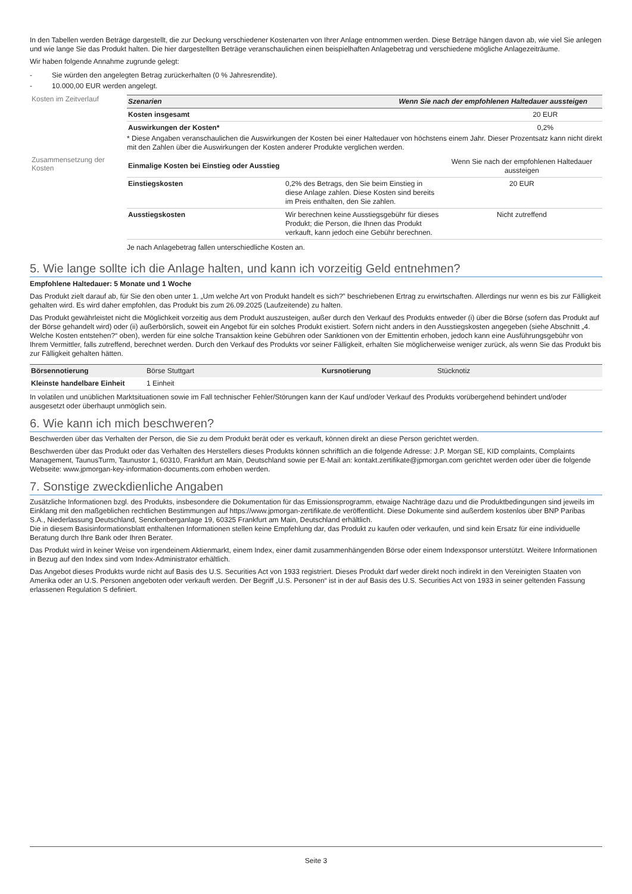In den Tabellen werden Beträge dargestellt, die zur Deckung verschiedener Kostenarten von Ihrer Anlage entnommen werden. Diese Beträge hängen davon ab, wie viel Sie anlegen und wie lange Sie das Produkt halten. Die hier dargestellten Beträge veranschaulichen einen beispielhaften Anlagebetrag und verschiedene mögliche Anlagezeiträume.
Wir haben folgende Annahme zugrunde gelegt:
- Sie würden den angelegten Betrag zurückerhalten (0 % Jahresrendite).
- 10.000,00 EUR werden angelegt.
Kosten im Zeitverlauf
| Szenarien | Wenn Sie nach der empfohlenen Haltedauer aussteigen |
| --- | --- |
| Kosten insgesamt | 20 EUR |
| Auswirkungen der Kosten* | 0,2% |
* Diese Angaben veranschaulichen die Auswirkungen der Kosten bei einer Haltedauer von höchstens einem Jahr. Dieser Prozentsatz kann nicht direkt mit den Zahlen über die Auswirkungen der Kosten anderer Produkte verglichen werden.
Zusammensetzung der Kosten
| Einmalige Kosten bei Einstieg oder Ausstieg | | Wenn Sie nach der empfohlenen Haltedauer aussteigen |
| Einstiegskosten | 0,2% des Betrags, den Sie beim Einstieg in diese Anlage zahlen. Diese Kosten sind bereits im Preis enthalten, den Sie zahlen. | 20 EUR |
| Ausstiegskosten | Wir berechnen keine Ausstiegsgebühr für dieses Produkt; die Person, die Ihnen das Produkt verkauft, kann jedoch eine Gebühr berechnen. | Nicht zutreffend |
Je nach Anlagebetrag fallen unterschiedliche Kosten an.
5. Wie lange sollte ich die Anlage halten, und kann ich vorzeitig Geld entnehmen?
Empfohlene Haltedauer: 5 Monate und 1 Woche
Das Produkt zielt darauf ab, für Sie den oben unter 1. „Um welche Art von Produkt handelt es sich?” beschriebenen Ertrag zu erwirtschaften. Allerdings nur wenn es bis zur Fälligkeit gehalten wird. Es wird daher empfohlen, das Produkt bis zum 26.09.2025 (Laufzeitende) zu halten.
Das Produkt gewährleistet nicht die Möglichkeit vorzeitig aus dem Produkt auszusteigen, außer durch den Verkauf des Produkts entweder (i) über die Börse (sofern das Produkt auf der Börse gehandelt wird) oder (ii) außerbörslich, soweit ein Angebot für ein solches Produkt existiert. Sofern nicht anders in den Ausstiegskosten angegeben (siehe Abschnitt „4. Welche Kosten entstehen?“ oben), werden für eine solche Transaktion keine Gebühren oder Sanktionen von der Emittentin erhoben, jedoch kann eine Ausführungsgebühr von Ihrem Vermittler, falls zutreffend, berechnet werden. Durch den Verkauf des Produkts vor seiner Fälligkeit, erhalten Sie möglicherweise weniger zurück, als wenn Sie das Produkt bis zur Fälligkeit gehalten hätten.
| Börsennotierung | Börse Stuttgart | Kursnotierung | Stücknotiz |
| Kleinste handelbare Einheit | 1 Einheit | | |
In volatilen und unüblichen Marktsituationen sowie im Fall technischer Fehler/Störungen kann der Kauf und/oder Verkauf des Produkts vorübergehend behindert und/oder ausgesetzt oder überhaupt unmöglich sein.
6. Wie kann ich mich beschweren?
Beschwerden über das Verhalten der Person, die Sie zu dem Produkt berät oder es verkauft, können direkt an diese Person gerichtet werden.
Beschwerden über das Produkt oder das Verhalten des Herstellers dieses Produkts können schriftlich an die folgende Adresse: J.P. Morgan SE, KID complaints, Complaints Management, TaunusTurm, Taunustor 1, 60310, Frankfurt am Main, Deutschland sowie per E-Mail an: kontakt.zertifikate@jpmorgan.com gerichtet werden oder über die folgende Webseite: www.jpmorgan-key-information-documents.com erhoben werden.
7. Sonstige zweckdienliche Angaben
Zusätzliche Informationen bzgl. des Produkts, insbesondere die Dokumentation für das Emissionsprogramm, etwaige Nachträge dazu und die Produktbedingungen sind jeweils im Einklang mit den maßgeblichen rechtlichen Bestimmungen auf https://www.jpmorgan-zertifikate.de veröffentlicht. Diese Dokumente sind außerdem kostenlos über BNP Paribas S.A., Niederlassung Deutschland, Senckenberganlage 19, 60325 Frankfurt am Main, Deutschland erhältlich.
Die in diesem Basisinformationsblatt enthaltenen Informationen stellen keine Empfehlung dar, das Produkt zu kaufen oder verkaufen, und sind kein Ersatz für eine individuelle Beratung durch Ihre Bank oder Ihren Berater.
Das Produkt wird in keiner Weise von irgendeinem Aktienmarkt, einem Index, einer damit zusammenhängenden Börse oder einem Indexsponsor unterstützt. Weitere Informationen in Bezug auf den Index sind vom Index-Administrator erhältlich.
Das Angebot dieses Produkts wurde nicht auf Basis des U.S. Securities Act von 1933 registriert. Dieses Produkt darf weder direkt noch indirekt in den Vereinigten Staaten von Amerika oder an U.S. Personen angeboten oder verkauft werden. Der Begriff „U.S. Personen“ ist in der auf Basis des U.S. Securities Act von 1933 in seiner geltenden Fassung erlassenen Regulation S definiert.
Seite 3